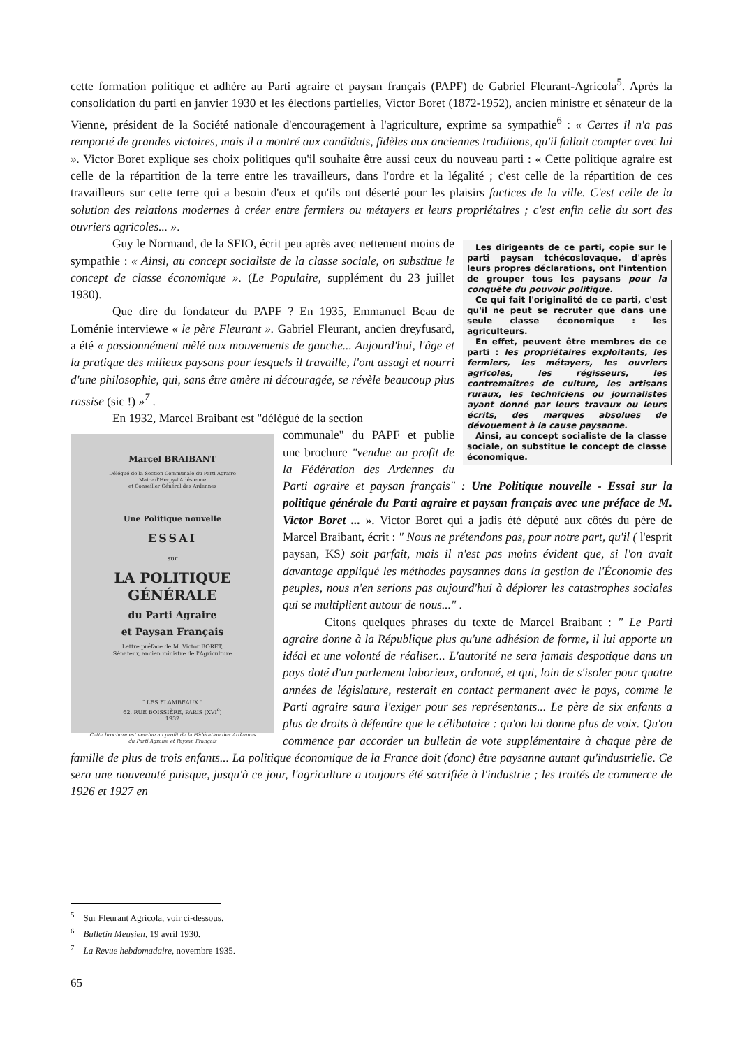cette formation politique et adhère au Parti agraire et paysan français (PAPF) de Gabriel Fleurant-Agricola<sup>5</sup>. Après la consolidation du parti en janvier 1930 et les élections partielles, Victor Boret (1872-1952), ancien ministre et sénateur de la Vienne, président de la Société nationale d'encouragement à l'agriculture, exprime sa sympathie<sup>6</sup> : « Certes il n'a pas remporté de grandes victoires, mais il a montré aux candidats, fidèles aux anciennes traditions, qu'il fallait compter avec lui ». Victor Boret explique ses choix politiques qu'il souhaite être aussi ceux du nouveau parti : « Cette politique agraire est celle de la répartition de la terre entre les travailleurs, dans l'ordre et la légalité ; c'est celle de la répartition de ces travailleurs sur cette terre qui a besoin d'eux et qu'ils ont déserté pour les plaisirs factices de la ville. C'est celle de la solution des relations modernes à créer entre fermiers ou métayers et leurs propriétaires ; c'est enfin celle du sort des ouvriers agricoles... ».
Les dirigeants de ce parti, copie sur le parti paysan tchécoslovaque, d'après leurs propres déclarations, ont l'intention de grouper tous les paysans pour la conquête du pouvoir politique.
Ce qui fait l'originalité de ce parti, c'est qu'il ne peut se recruter que dans une seule classe économique : les agriculteurs.
En effet, peuvent être membres de ce parti : les propriétaires exploitants, les fermiers, les métayers, les ouvriers agricoles, les régisseurs, les contremaîtres de culture, les artisans ruraux, les techniciens ou journalistes ayant donné par leurs travaux ou leurs écrits, des marques absolues de dévouement à la cause paysanne.
Ainsi, au concept socialiste de la classe sociale, on substitue le concept de classe économique.
Guy le Normand, de la SFIO, écrit peu après avec nettement moins de sympathie : « Ainsi, au concept socialiste de la classe sociale, on substitue le concept de classe économique ». (Le Populaire, supplément du 23 juillet 1930).
Que dire du fondateur du PAPF ? En 1935, Emmanuel Beau de Loménie interviewe « le père Fleurant ». Gabriel Fleurant, ancien dreyfusard, a été « passionnément mêlé aux mouvements de gauche... Aujourd'hui, l'âge et la pratique des milieux paysans pour lesquels il travaille, l'ont assagi et nourri d'une philosophie, qui, sans être amère ni découragée, se révèle beaucoup plus rassise (sic !) »<sup>7</sup> .
En 1932, Marcel Braibant est "délégué de la section
Marcel BRAIBANT
Délégué de la Section Communale du Parti Agraire
Maire d'Herpy-l'Arlésienne
et Conseiller Général des Ardennes
Une Politique nouvelle
ESSAI
sur
LA POLITIQUE GÉNÉRALE
du Parti Agraire
et Paysan Français
Lettre préface de M. Victor BORET,
Sénateur, ancien ministre de l'Agriculture
“ LES FLAMBEAUX ”
62, RUE BOISSIÈRE, PARIS (XVI<sup>e</sup>)
1932
Cette brochure est vendue au profit de la Fédération des Ardennes
du Parti Agraire et Paysan Français
communale" du PAPF et publie une brochure "vendue au profit de la Fédération des Ardennes du Parti agraire et paysan français" : Une Politique nouvelle - Essai sur la politique générale du Parti agraire et paysan français avec une préface de M. Victor Boret ... ». Victor Boret qui a jadis été député aux côtés du père de Marcel Braibant, écrit : " Nous ne prétendons pas, pour notre part, qu'il ( l'esprit paysan, KS) soit parfait, mais il n'est pas moins évident que, si l'on avait davantage appliqué les méthodes paysannes dans la gestion de l'Économie des peuples, nous n'en serions pas aujourd'hui à déplorer les catastrophes sociales qui se multiplient autour de nous..." .
Citons quelques phrases du texte de Marcel Braibant : " Le Parti agraire donne à la République plus qu'une adhésion de forme, il lui apporte un idéal et une volonté de réaliser... L'autorité ne sera jamais despotique dans un pays doté d'un parlement laborieux, ordonné, et qui, loin de s'isoler pour quatre années de législature, resterait en contact permanent avec le pays, comme le Parti agraire saura l'exiger pour ses représentants... Le père de six enfants a plus de droits à défendre que le célibataire : qu'on lui donne plus de voix. Qu'on commence par accorder un bulletin de vote supplémentaire à chaque père de famille de plus de trois enfants... La politique économique de la France doit (donc) être paysanne autant qu'industrielle. Ce sera une nouveauté puisque, jusqu'à ce jour, l'agriculture a toujours été sacrifiée à l'industrie ; les traités de commerce de 1926 et 1927 en
<sup>5</sup> Sur Fleurant Agricola, voir ci-dessous.
<sup>6</sup> Bulletin Meusien, 19 avril 1930.
<sup>7</sup> La Revue hebdomadaire, novembre 1935.
65